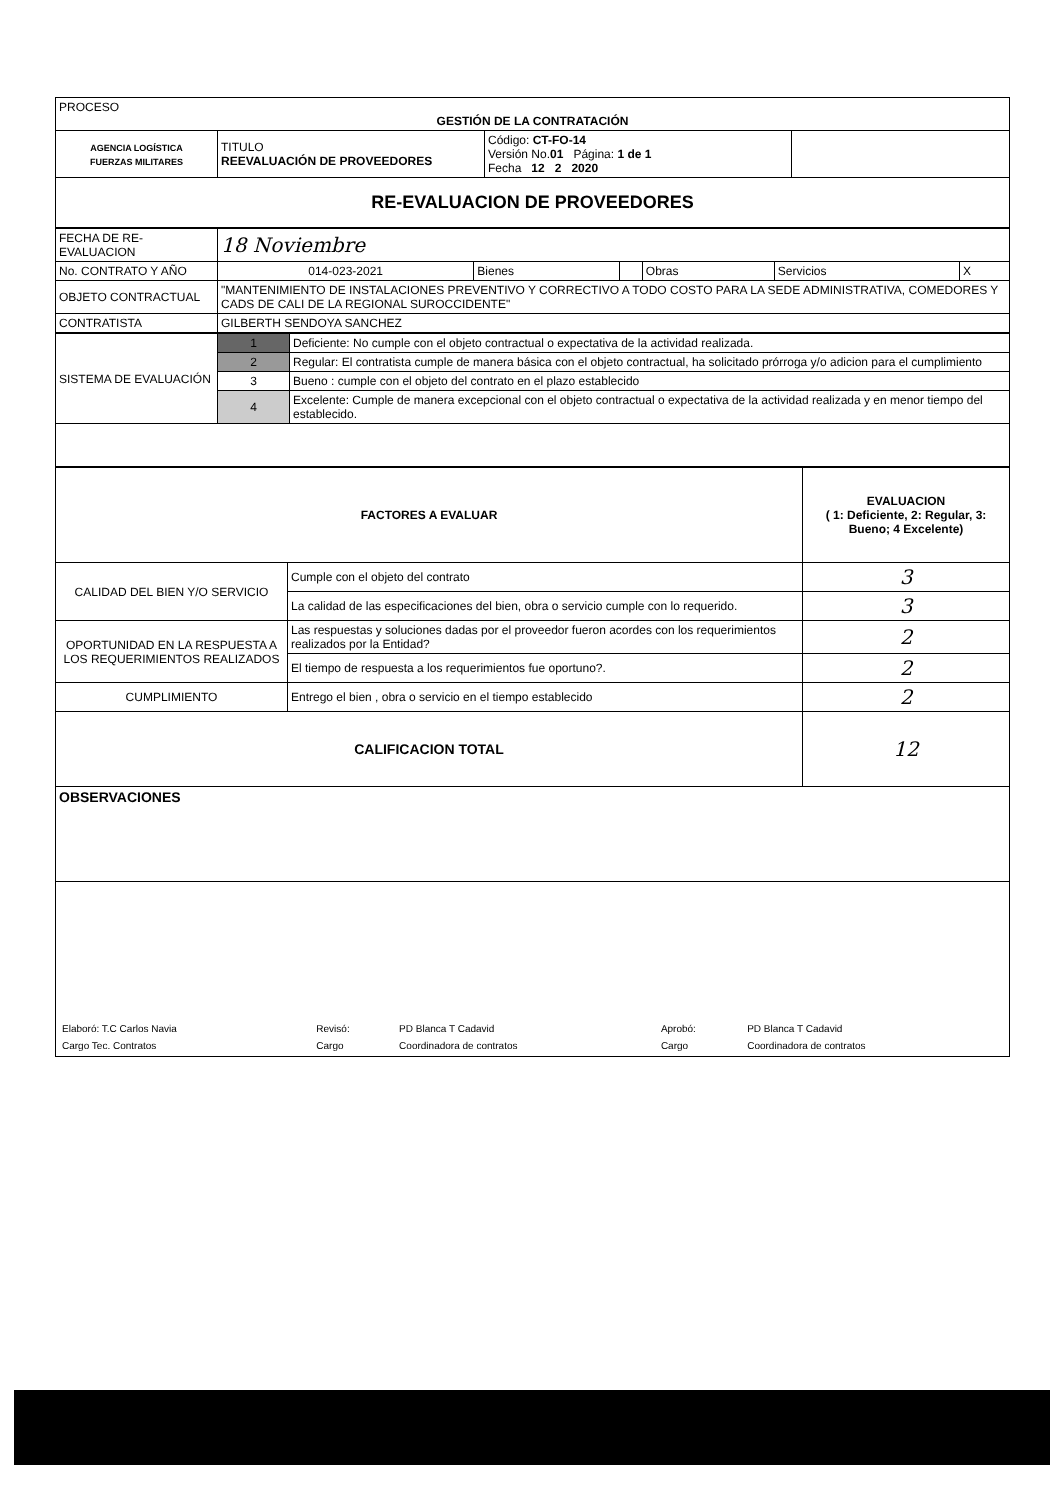| PROCESO GESTIÓN DE LA CONTRATACIÓN | | | |
| AGENCIA LOGÍSTICA FUERZAS MILITARES | TITULO REEVALUACIÓN DE PROVEEDORES | Código: CT-FO-14 Versión No. 01 Página: 1 de 1 Fecha 12 2 2020 | |
| RE-EVALUACION DE PROVEEDORES | | | |
| FECHA DE RE-EVALUACION | 18 Noviembre | | | | | |
| No. CONTRATO Y AÑO | 014-023-2021 | Bienes | | Obras | Servicios | X |
| OBJETO CONTRACTUAL | "MANTENIMIENTO DE INSTALACIONES PREVENTIVO Y CORRECTIVO A TODO COSTO PARA LA SEDE ADMINISTRATIVA, COMEDORES Y CADS DE CALI DE LA REGIONAL SUROCCIDENTE" | | | | | |
| CONTRATISTA | GILBERTH SENDOYA SANCHEZ | | | | | |
| SISTEMA DE EVALUACIÓN | 1 | Deficiente: No cumple con el objeto contractual o expectativa de la actividad realizada. |
| | 2 | Regular: El contratista cumple de manera básica con el objeto contractual, ha solicitado prórroga y/o adicion para el cumplimiento |
| | 3 | Bueno : cumple con el objeto del contrato en el plazo establecido |
| | 4 | Excelente: Cumple de manera excepcional con el objeto contractual o expectativa de la actividad realizada y en menor tiempo del establecido. |
| FACTORES A EVALUAR | | EVALUACION ( 1: Deficiente, 2: Regular, 3: Bueno; 4 Excelente) |
| --- | --- | --- |
| CALIDAD DEL BIEN Y/O SERVICIO | Cumple con el objeto del contrato | 3 |
| | La calidad de las especificaciones del bien, obra o servicio cumple con lo requerido. | 3 |
| OPORTUNIDAD EN LA RESPUESTA A LOS REQUERIMIENTOS REALIZADOS | Las respuestas y soluciones dadas por el proveedor fueron acordes con los requerimientos realizados por la Entidad? | 2 |
| | El tiempo de respuesta a los requerimientos fue oportuno?. | 2 |
| CUMPLIMIENTO | Entrego el bien , obra o servicio en el tiempo establecido | 2 |
| CALIFICACION TOTAL | | 12 |
| OBSERVACIONES | | |
| / Elaboró: T.C Carlos Navia / Revisó: / PD Blanca T Cadavid / Aprobó: / PD Blanca T Cadavid / / Cargo Tec. Contratos / Cargo / Coordinadora de contratos / Cargo / Coordinadora de contratos / | | |